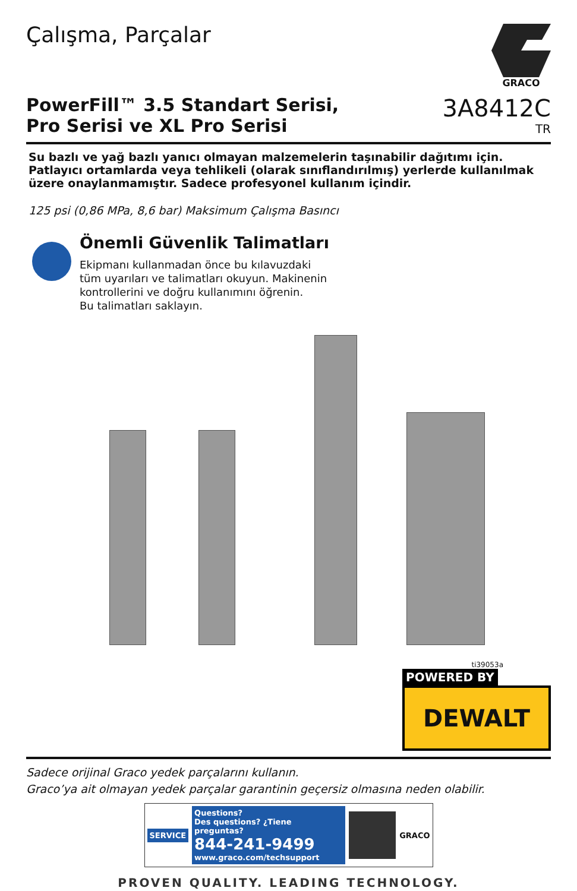Çalışma, Parçalar
GRACO
PowerFill™ 3.5 Standart Serisi,
Pro Serisi ve XL Pro Serisi
3A8412C
TR
Su bazlı ve yağ bazlı yanıcı olmayan malzemelerin taşınabilir dağıtımı için.
Patlayıcı ortamlarda veya tehlikeli (olarak sınıflandırılmış) yerlerde kullanılmak üzere onaylanmamıştır. Sadece profesyonel kullanım içindir.
125 psi (0,86 MPa, 8,6 bar) Maksimum Çalışma Basıncı
Önemli Güvenlik Talimatları
Ekipmanı kullanmadan önce bu kılavuzdaki
tüm uyarıları ve talimatları okuyun. Makinenin
kontrollerini ve doğru kullanımını öğrenin.
Bu talimatları saklayın.
ti39053a
POWERED BY
DEWALT
Sadece orijinal Graco yedek parçalarını kullanın.
Graco’ya ait olmayan yedek parçalar garantinin geçersiz olmasına neden olabilir.
SERVICE
Questions?
Des questions? ¿Tiene preguntas?
844-241-9499
www.graco.com/techsupport
GRACO
PROVEN QUALITY. LEADING TECHNOLOGY.